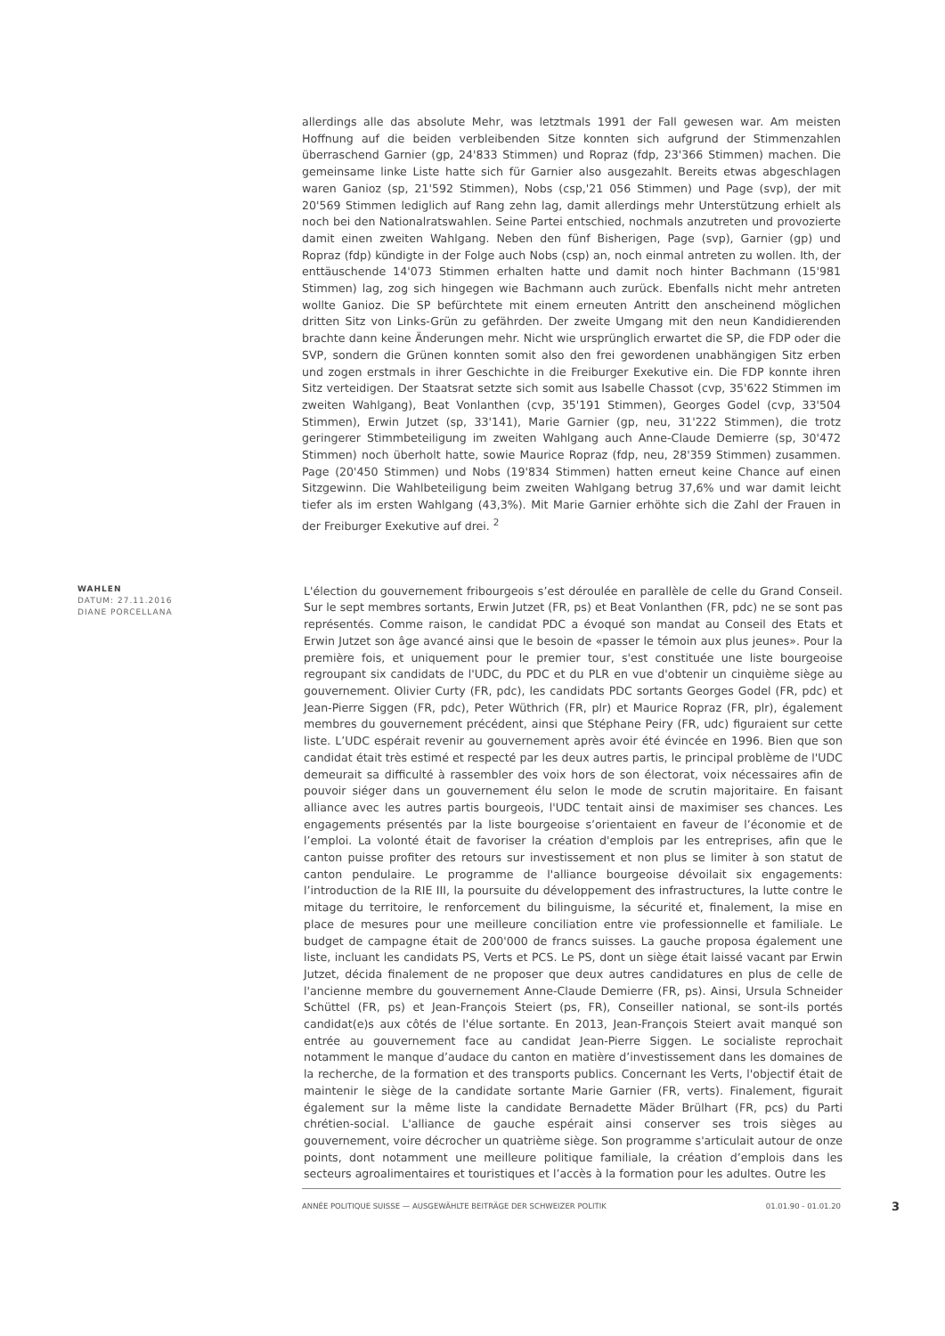allerdings alle das absolute Mehr, was letztmals 1991 der Fall gewesen war. Am meisten Hoffnung auf die beiden verbleibenden Sitze konnten sich aufgrund der Stimmenzahlen überraschend Garnier (gp, 24'833 Stimmen) und Ropraz (fdp, 23'366 Stimmen) machen. Die gemeinsame linke Liste hatte sich für Garnier also ausgezahlt. Bereits etwas abgeschlagen waren Ganioz (sp, 21'592 Stimmen), Nobs (csp,'21 056 Stimmen) und Page (svp), der mit 20'569 Stimmen lediglich auf Rang zehn lag, damit allerdings mehr Unterstützung erhielt als noch bei den Nationalratswahlen. Seine Partei entschied, nochmals anzutreten und provozierte damit einen zweiten Wahlgang. Neben den fünf Bisherigen, Page (svp), Garnier (gp) und Ropraz (fdp) kündigte in der Folge auch Nobs (csp) an, noch einmal antreten zu wollen. Ith, der enttäuschende 14'073 Stimmen erhalten hatte und damit noch hinter Bachmann (15'981 Stimmen) lag, zog sich hingegen wie Bachmann auch zurück. Ebenfalls nicht mehr antreten wollte Ganioz. Die SP befürchtete mit einem erneuten Antritt den anscheinend möglichen dritten Sitz von Links-Grün zu gefährden. Der zweite Umgang mit den neun Kandidierenden brachte dann keine Änderungen mehr. Nicht wie ursprünglich erwartet die SP, die FDP oder die SVP, sondern die Grünen konnten somit also den frei gewordenen unabhängigen Sitz erben und zogen erstmals in ihrer Geschichte in die Freiburger Exekutive ein. Die FDP konnte ihren Sitz verteidigen. Der Staatsrat setzte sich somit aus Isabelle Chassot (cvp, 35'622 Stimmen im zweiten Wahlgang), Beat Vonlanthen (cvp, 35'191 Stimmen), Georges Godel (cvp, 33'504 Stimmen), Erwin Jutzet (sp, 33'141), Marie Garnier (gp, neu, 31'222 Stimmen), die trotz geringerer Stimmbeteiligung im zweiten Wahlgang auch Anne-Claude Demierre (sp, 30'472 Stimmen) noch überholt hatte, sowie Maurice Ropraz (fdp, neu, 28'359 Stimmen) zusammen. Page (20'450 Stimmen) und Nobs (19'834 Stimmen) hatten erneut keine Chance auf einen Sitzgewinn. Die Wahlbeteiligung beim zweiten Wahlgang betrug 37,6% und war damit leicht tiefer als im ersten Wahlgang (43,3%). Mit Marie Garnier erhöhte sich die Zahl der Frauen in der Freiburger Exekutive auf drei. <sup>2</sup>
WAHLEN
DATUM: 27.11.2016
DIANE PORCELLANA
L'élection du gouvernement fribourgeois s’est déroulée en parallèle de celle du Grand Conseil. Sur le sept membres sortants, Erwin Jutzet (FR, ps) et Beat Vonlanthen (FR, pdc) ne se sont pas représentés. Comme raison, le candidat PDC a évoqué son mandat au Conseil des Etats et Erwin Jutzet son âge avancé ainsi que le besoin de «passer le témoin aux plus jeunes». Pour la première fois, et uniquement pour le premier tour, s'est constituée une liste bourgeoise regroupant six candidats de l'UDC, du PDC et du PLR en vue d'obtenir un cinquième siège au gouvernement. Olivier Curty (FR, pdc), les candidats PDC sortants Georges Godel (FR, pdc) et Jean-Pierre Siggen (FR, pdc), Peter Wüthrich (FR, plr) et Maurice Ropraz (FR, plr), également membres du gouvernement précédent, ainsi que Stéphane Peiry (FR, udc) figuraient sur cette liste. L’UDC espérait revenir au gouvernement après avoir été évincée en 1996. Bien que son candidat était très estimé et respecté par les deux autres partis, le principal problème de l'UDC demeurait sa difficulté à rassembler des voix hors de son électorat, voix nécessaires afin de pouvoir siéger dans un gouvernement élu selon le mode de scrutin majoritaire. En faisant alliance avec les autres partis bourgeois, l'UDC tentait ainsi de maximiser ses chances. Les engagements présentés par la liste bourgeoise s’orientaient en faveur de l’économie et de l’emploi. La volonté était de favoriser la création d'emplois par les entreprises, afin que le canton puisse profiter des retours sur investissement et non plus se limiter à son statut de canton pendulaire. Le programme de l'alliance bourgeoise dévoilait six engagements: l’introduction de la RIE III, la poursuite du développement des infrastructures, la lutte contre le mitage du territoire, le renforcement du bilinguisme, la sécurité et, finalement, la mise en place de mesures pour une meilleure conciliation entre vie professionnelle et familiale. Le budget de campagne était de 200'000 de francs suisses. La gauche proposa également une liste, incluant les candidats PS, Verts et PCS. Le PS, dont un siège était laissé vacant par Erwin Jutzet, décida finalement de ne proposer que deux autres candidatures en plus de celle de l'ancienne membre du gouvernement Anne-Claude Demierre (FR, ps). Ainsi, Ursula Schneider Schüttel (FR, ps) et Jean-François Steiert (ps, FR), Conseiller national, se sont-ils portés candidat(e)s aux côtés de l'élue sortante. En 2013, Jean-François Steiert avait manqué son entrée au gouvernement face au candidat Jean-Pierre Siggen. Le socialiste reprochait notamment le manque d’audace du canton en matière d’investissement dans les domaines de la recherche, de la formation et des transports publics. Concernant les Verts, l'objectif était de maintenir le siège de la candidate sortante Marie Garnier (FR, verts). Finalement, figurait également sur la même liste la candidate Bernadette Mäder Brülhart (FR, pcs) du Parti chrétien-social. L'alliance de gauche espérait ainsi conserver ses trois sièges au gouvernement, voire décrocher un quatrième siège. Son programme s'articulait autour de onze points, dont notamment une meilleure politique familiale, la création d’emplois dans les secteurs agroalimentaires et touristiques et l’accès à la formation pour les adultes. Outre les
ANNÉE POLITIQUE SUISSE — AUSGEWÄHLTE BEITRÄGE DER SCHWEIZER POLITIK 01.01.90 - 01.01.20 3